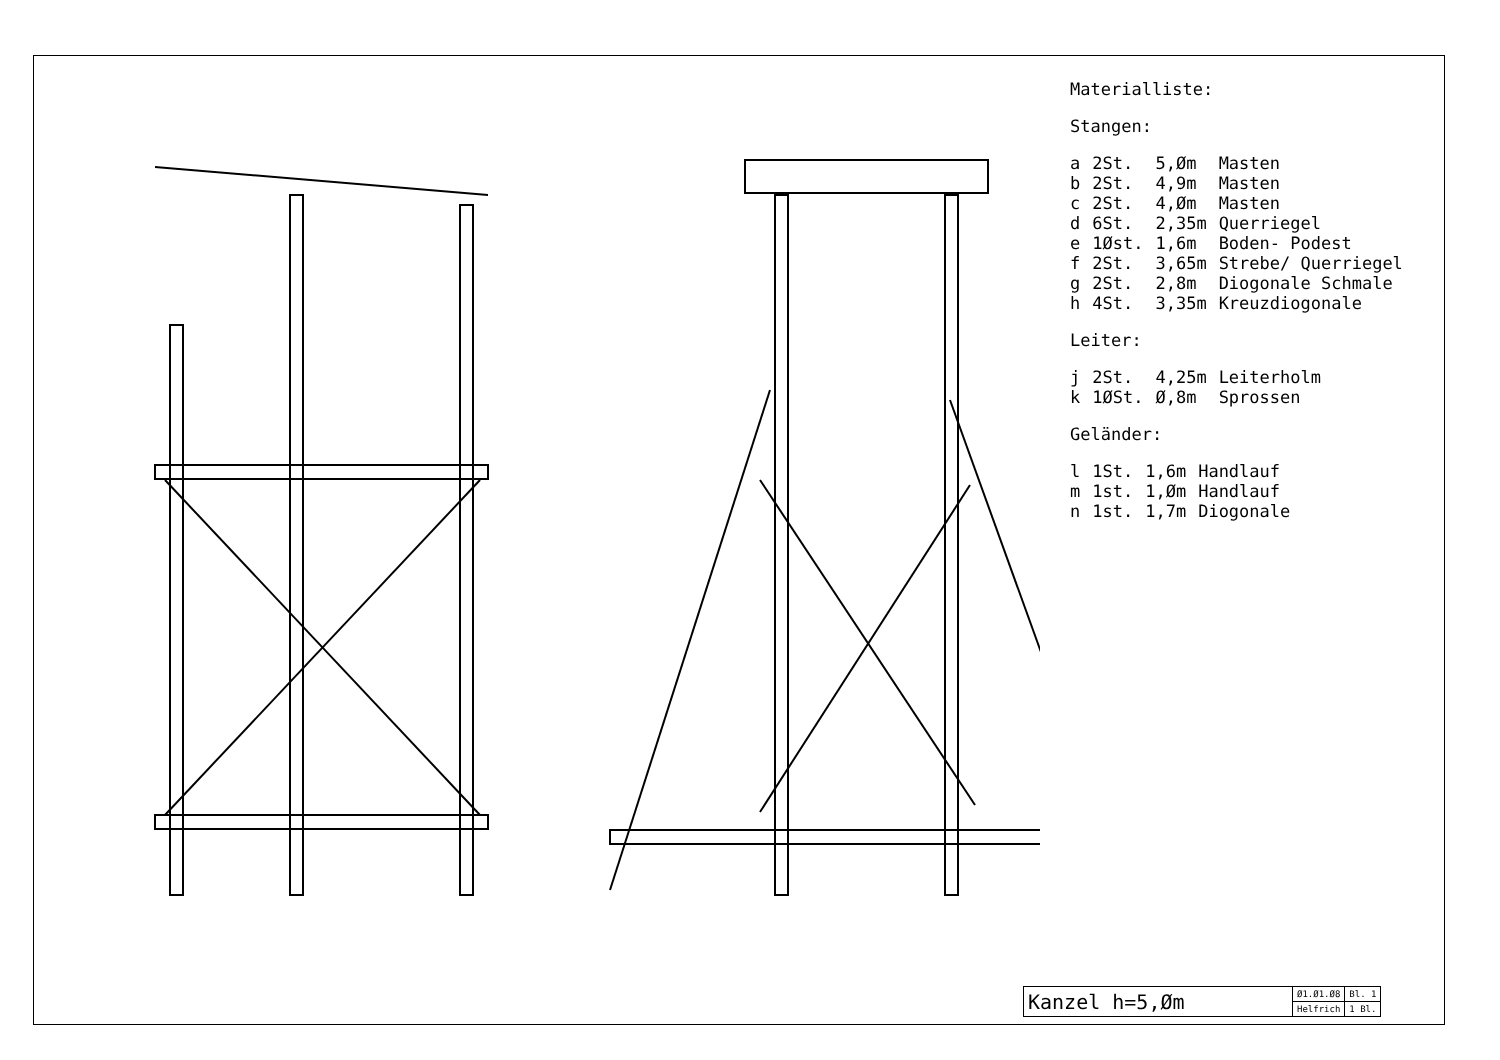Materialliste:
Stangen:
| a | 2St. | 5,Øm | Masten |
| b | 2St. | 4,9m | Masten |
| c | 2St. | 4,Øm | Masten |
| d | 6St. | 2,35m | Querriegel |
| e | 1Øst. | 1,6m | Boden- Podest |
| f | 2St. | 3,65m | Strebe/ Querriegel |
| g | 2St. | 2,8m | Diogonale Schmale |
| h | 4St. | 3,35m | Kreuzdiogonale |
Leiter:
| j | 2St. | 4,25m | Leiterholm |
| k | 1ØSt. | Ø,8m | Sprossen |
Geländer:
| l | 1St. | 1,6m | Handlauf |
| m | 1st. | 1,Øm | Handlauf |
| n | 1st. | 1,7m | Diogonale |
| Kanzel h=5,Øm | Ø1.Ø1.Ø8 | Bl. 1 |
| | Helfrich | 1 Bl. |